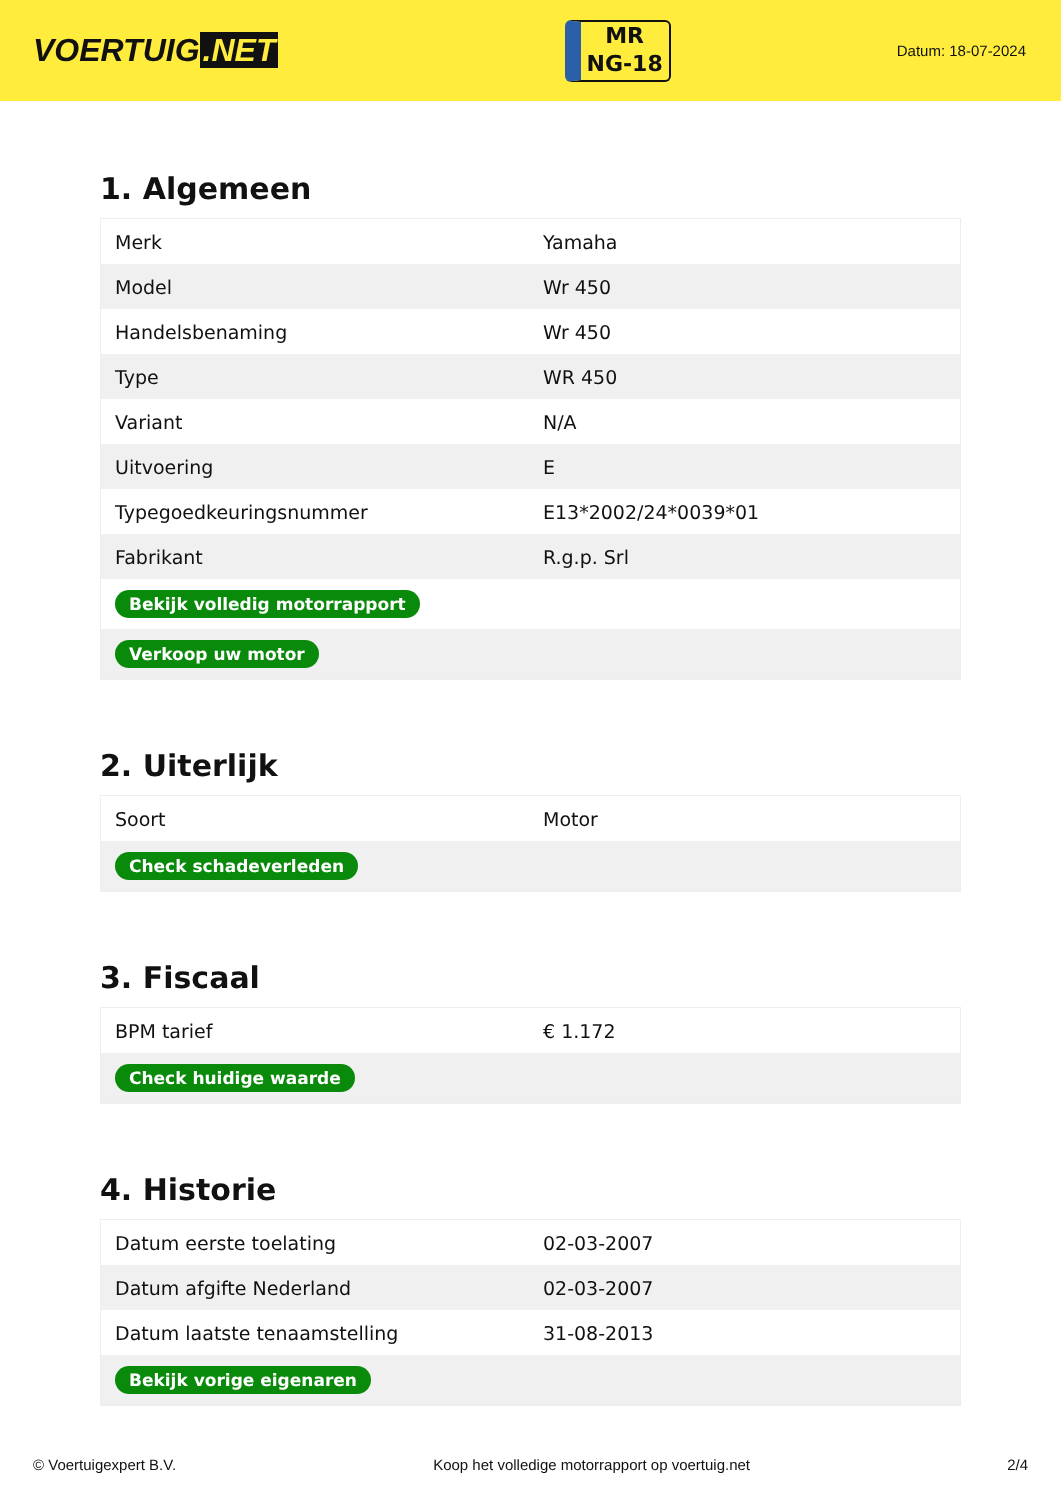VOERTUIG.NET
MR
NG-18
Datum: 18-07-2024
1. Algemeen
| Merk | Yamaha |
| Model | Wr 450 |
| Handelsbenaming | Wr 450 |
| Type | WR 450 |
| Variant | N/A |
| Uitvoering | E |
| Typegoedkeuringsnummer | E13*2002/24*0039*01 |
| Fabrikant | R.g.p. Srl |
| Bekijk volledig motorrapport | |
| Verkoop uw motor | |
2. Uiterlijk
| Soort | Motor |
| Check schadeverleden | |
3. Fiscaal
| BPM tarief | € 1.172 |
| Check huidige waarde | |
4. Historie
| Datum eerste toelating | 02-03-2007 |
| Datum afgifte Nederland | 02-03-2007 |
| Datum laatste tenaamstelling | 31-08-2013 |
| Bekijk vorige eigenaren | |
© Voertuigexpert B.V. Koop het volledige motorrapport op voertuig.net 2/4